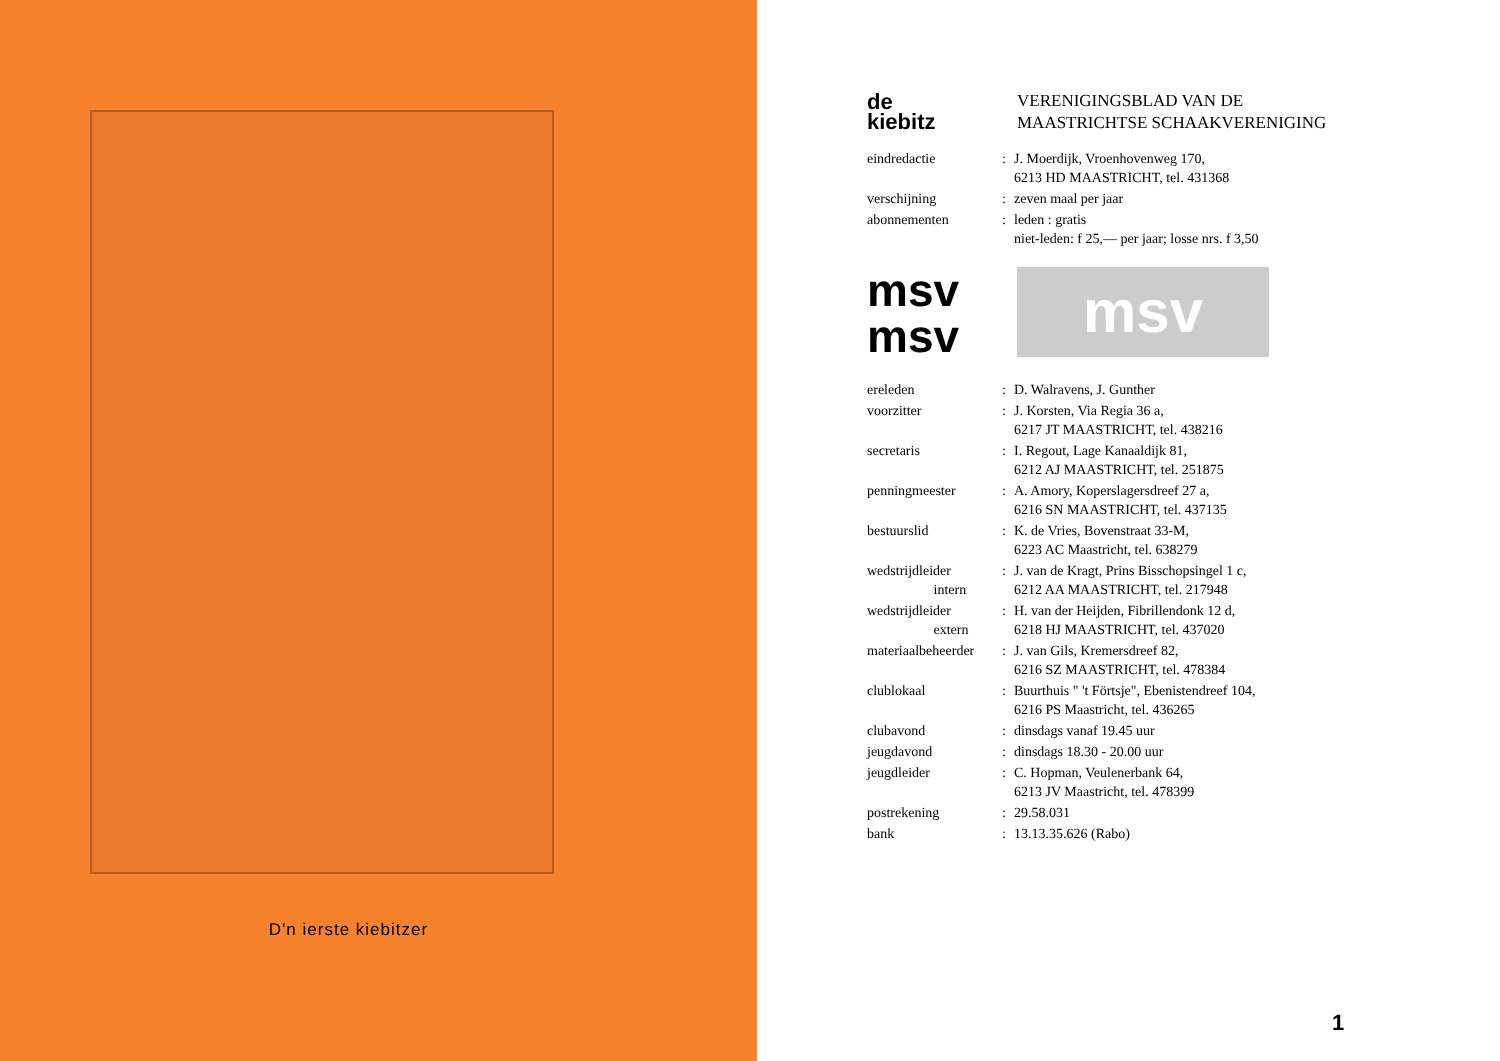D'n ierste kiebitzer
de
kiebitz
VERENIGINGSBLAD VAN DE
MAASTRICHTSE SCHAAKVERENIGING
| eindredactie | : | J. Moerdijk, Vroenhovenweg 170, 6213 HD MAASTRICHT, tel. 431368 |
| verschijning | : | zeven maal per jaar |
| abonnementen | : | leden : gratis niet-leden: f 25,— per jaar; losse nrs. f 3,50 |
msv
msv
msv
| ereleden | : | D. Walravens, J. Gunther |
| voorzitter | : | J. Korsten, Via Regia 36 a, 6217 JT MAASTRICHT, tel. 438216 |
| secretaris | : | I. Regout, Lage Kanaaldijk 81, 6212 AJ MAASTRICHT, tel. 251875 |
| penningmeester | : | A. Amory, Koperslagersdreef 27 a, 6216 SN MAASTRICHT, tel. 437135 |
| bestuurslid | : | K. de Vries, Bovenstraat 33-M, 6223 AC Maastricht, tel. 638279 |
| wedstrijdleider intern | : | J. van de Kragt, Prins Bisschopsingel 1 c, 6212 AA MAASTRICHT, tel. 217948 |
| wedstrijdleider extern | : | H. van der Heijden, Fibrillendonk 12 d, 6218 HJ MAASTRICHT, tel. 437020 |
| materiaalbeheerder | : | J. van Gils, Kremersdreef 82, 6216 SZ MAASTRICHT, tel. 478384 |
| clublokaal | : | Buurthuis " 't Förtsje", Ebenistendreef 104, 6216 PS Maastricht, tel. 436265 |
| clubavond | : | dinsdags vanaf 19.45 uur |
| jeugdavond | : | dinsdags 18.30 - 20.00 uur |
| jeugdleider | : | C. Hopman, Veulenerbank 64, 6213 JV Maastricht, tel. 478399 |
| postrekening | : | 29.58.031 |
| bank | : | 13.13.35.626 (Rabo) |
1